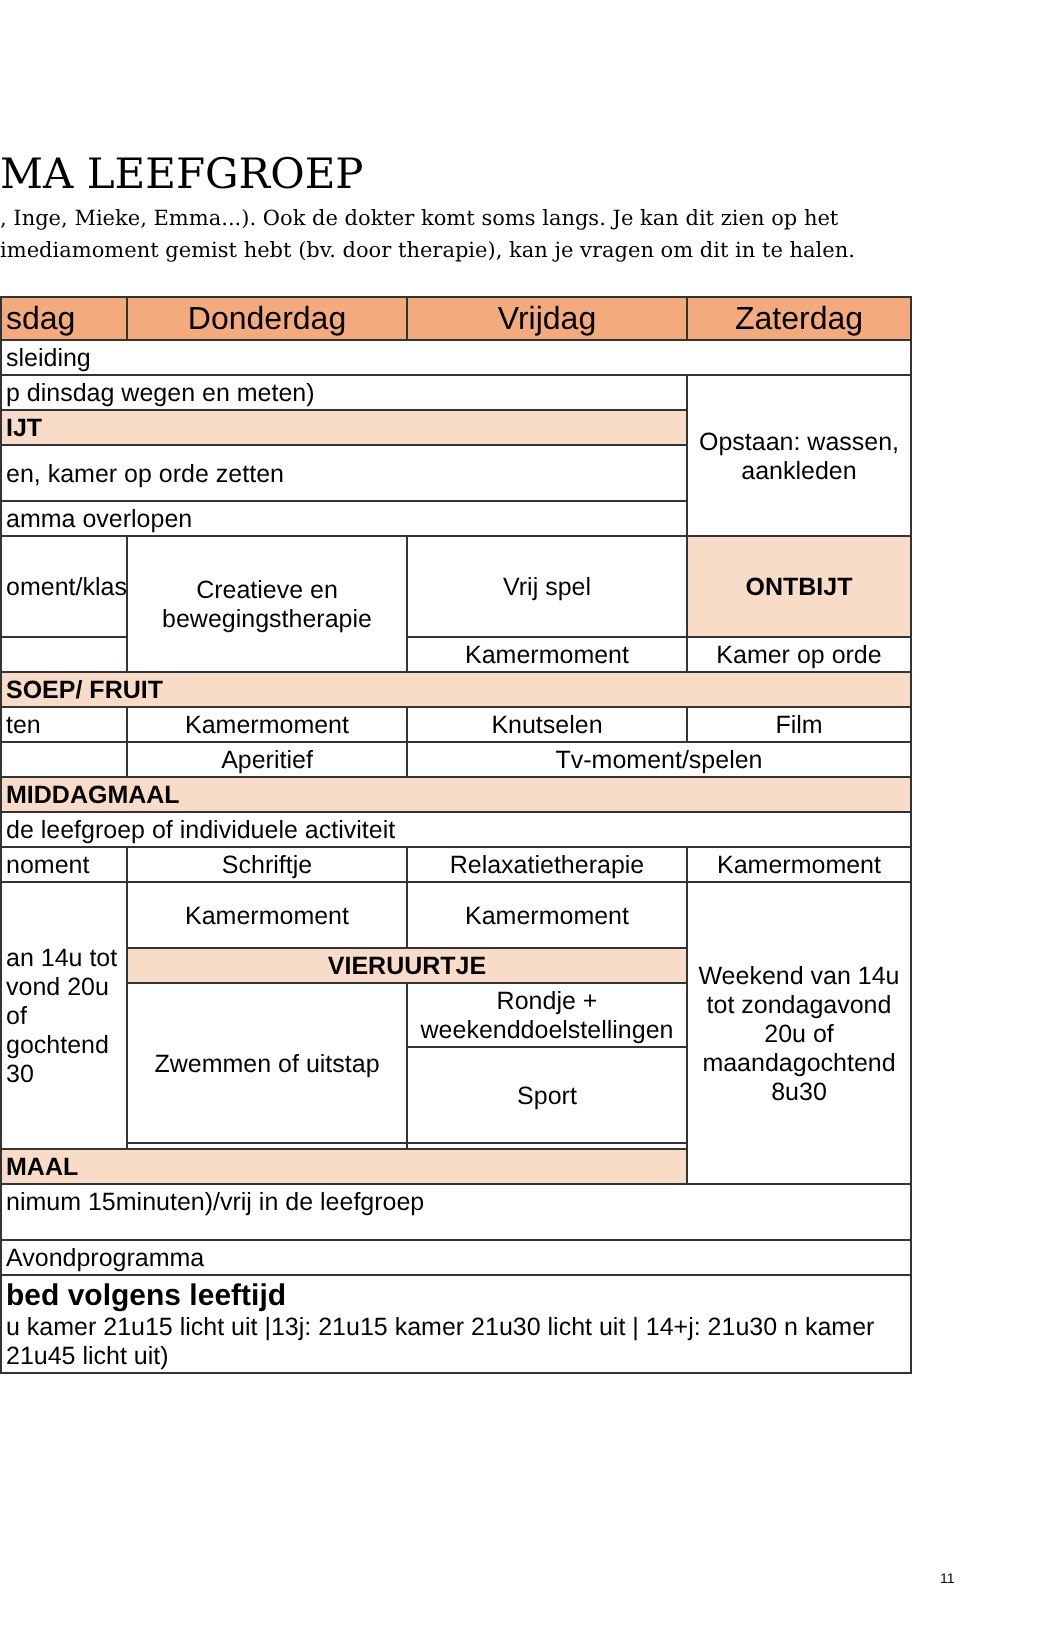MA LEEFGROEP
, Inge, Mieke, Emma...). Ook de dokter komt soms langs. Je kan dit zien op het
imediamoment gemist hebt (bv. door therapie), kan je vragen om dit in te halen.
| sdag | Donderdag | Vrijdag | Zaterdag |
| --- | --- | --- | --- |
| sleiding | | | |
| p dinsdag wegen en meten) | | | Opstaan: wassen, aankleden |
| IJT | | | |
| en, kamer op orde zetten | | | |
| amma overlopen | | | |
| oment/klas | Creatieve en bewegingstherapie | Vrij spel | ONTBIJT |
| | | Kamermoment | Kamer op orde |
| SOEP/ FRUIT | | | |
| ten | Kamermoment | Knutselen | Film |
| | Aperitief | | |
| | | Tv-moment/spelen | |
| MIDDAGMAAL | | | |
| de leefgroep of individuele activiteit | | | |
| noment | Schriftje | Relaxatietherapie | Kamermoment |
| an 14u tot vond 20u of gochtend 30 | Kamermoment | Kamermoment | Weekend van 14u tot zondagavond 20u of maandagochtend 8u30 |
| | VIERUURTJE | | |
| | Zwemmen of uitstap | Rondje + weekenddoelstellingen | |
| | | Sport | |
| MAAL | | | |
| nimum 15minuten)/vrij in de leefgroep | | | |
| Avondprogramma | | | |
| bed volgens leeftijd u kamer 21u15 licht uit /13j: 21u15 kamer 21u30 licht uit / 14+j: 21u30 n kamer 21u45 licht uit) | | | |
11